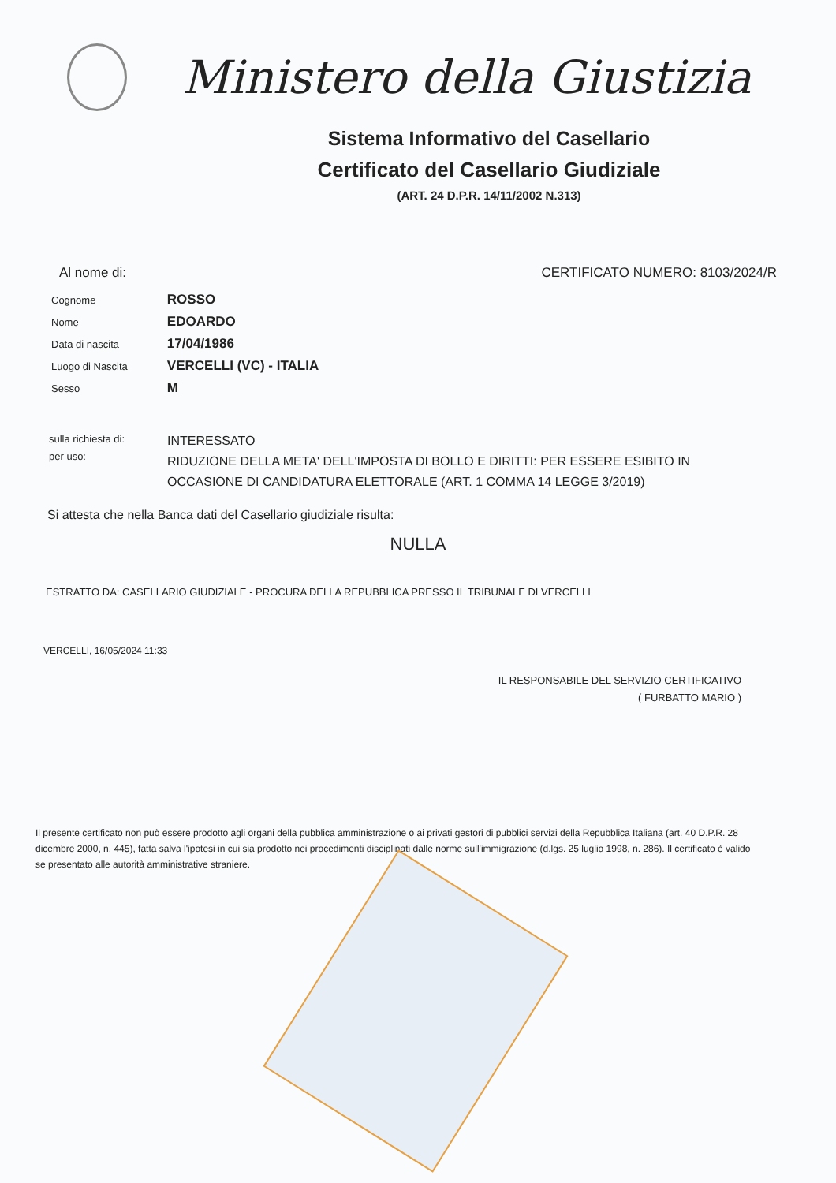Ministero della Giustizia
Sistema Informativo del Casellario
Certificato del Casellario Giudiziale
(ART. 24 D.P.R. 14/11/2002 N.313)
Al nome di: CERTIFICATO NUMERO: 8103/2024/R
| Cognome | ROSSO |
| Nome | EDOARDO |
| Data di nascita | 17/04/1986 |
| Luogo di Nascita | VERCELLI (VC) - ITALIA |
| Sesso | M |
sulla richiesta di:
per uso:
INTERESSATO
RIDUZIONE DELLA META' DELL'IMPOSTA DI BOLLO E DIRITTI: PER ESSERE ESIBITO IN OCCASIONE DI CANDIDATURA ELETTORALE (ART. 1 COMMA 14 LEGGE 3/2019)
Si attesta che nella Banca dati del Casellario giudiziale risulta:
NULLA
ESTRATTO DA: CASELLARIO GIUDIZIALE - PROCURA DELLA REPUBBLICA PRESSO IL TRIBUNALE DI VERCELLI
VERCELLI, 16/05/2024 11:33
IL RESPONSABILE DEL SERVIZIO CERTIFICATIVO
( FURBATTO MARIO )
Il presente certificato non può essere prodotto agli organi della pubblica amministrazione o ai privati gestori di pubblici servizi della Repubblica Italiana (art. 40 D.P.R. 28 dicembre 2000, n. 445), fatta salva l'ipotesi in cui sia prodotto nei procedimenti disciplinati dalle norme sull'immigrazione (d.lgs. 25 luglio 1998, n. 286). Il certificato è valido se presentato alle autorità amministrative straniere.